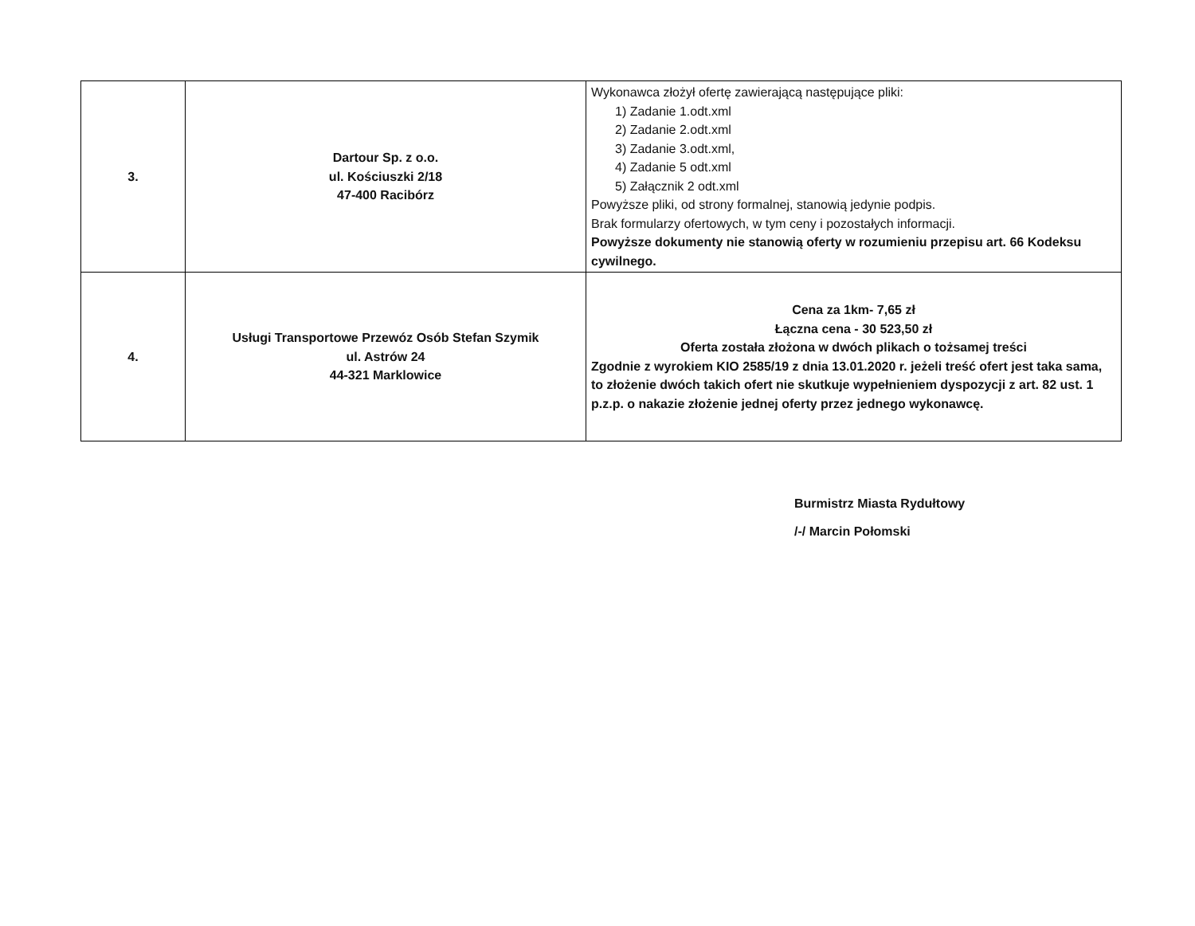| 3. | Dartour Sp. z o.o. ul. Kościuszki 2/18 47-400 Racibórz | Wykonawca złożył ofertę zawierającą następujące pliki: 1) Zadanie 1.odt.xml 2) Zadanie 2.odt.xml 3) Zadanie 3.odt.xml, 4) Zadanie 5 odt.xml 5) Załącznik 2 odt.xml Powyższe pliki, od strony formalnej, stanowią jedynie podpis. Brak formularzy ofertowych, w tym ceny i pozostałych informacji. Powyższe dokumenty nie stanowią oferty w rozumieniu przepisu art. 66 Kodeksu cywilnego. |
| 4. | Usługi Transportowe Przewóz Osób Stefan Szymik ul. Astrów 24 44-321 Marklowice | Cena za 1km- 7,65 zł Łączna cena - 30 523,50 zł Oferta została złożona w dwóch plikach o tożsamej treści Zgodnie z wyrokiem KIO 2585/19 z dnia 13.01.2020 r. jeżeli treść ofert jest taka sama, to złożenie dwóch takich ofert nie skutkuje wypełnieniem dyspozycji z art. 82 ust. 1 p.z.p. o nakazie złożenie jednej oferty przez jednego wykonawcę. |
Burmistrz Miasta Rydułtowy
/-/ Marcin Połomski